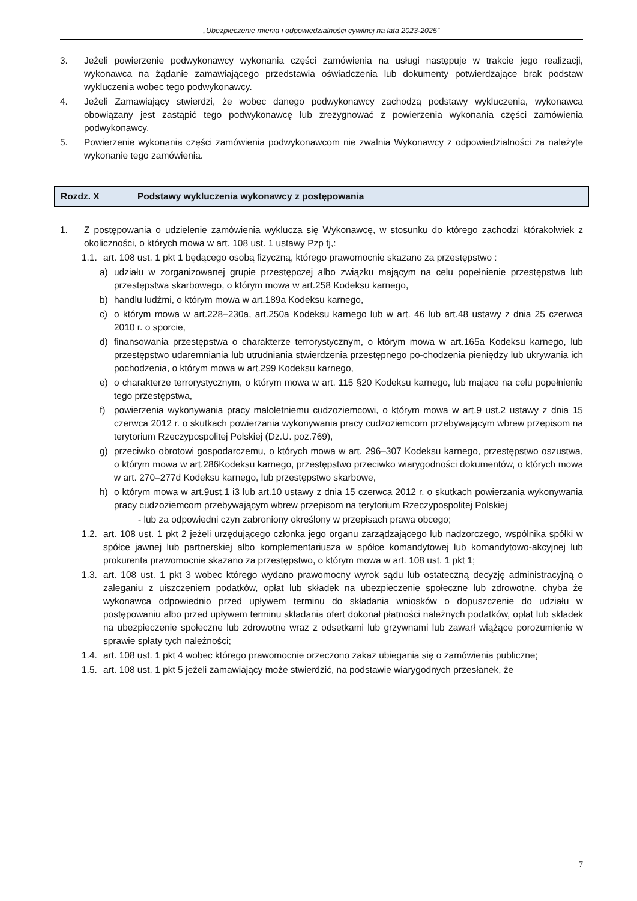„Ubezpieczenie mienia i odpowiedzialności cywilnej na lata 2023-2025”
3. Jeżeli powierzenie podwykonawcy wykonania części zamówienia na usługi następuje w trakcie jego realizacji, wykonawca na żądanie zamawiającego przedstawia oświadczenia lub dokumenty potwierdzające brak podstaw wykluczenia wobec tego podwykonawcy.
4. Jeżeli Zamawiający stwierdzi, że wobec danego podwykonawcy zachodzą podstawy wykluczenia, wykonawca obowiązany jest zastąpić tego podwykonawcę lub zrezygnować z powierzenia wykonania części zamówienia podwykonawcy.
5. Powierzenie wykonania części zamówienia podwykonawcom nie zwalnia Wykonawcy z odpowiedzialności za należyte wykonanie tego zamówienia.
Rozdz. X Podstawy wykluczenia wykonawcy z postępowania
1. Z postępowania o udzielenie zamówienia wyklucza się Wykonawcę, w stosunku do którego zachodzi którakolwiek z okoliczności, o których mowa w art. 108 ust. 1 ustawy Pzp tj,:
1.1. art. 108 ust. 1 pkt 1 będącego osobą fizyczną, którego prawomocnie skazano za przestępstwo :
a) udziału w zorganizowanej grupie przestępczej albo związku mającym na celu popełnienie przestępstwa lub przestępstwa skarbowego, o którym mowa w art.258 Kodeksu karnego,
b) handlu ludźmi, o którym mowa w art.189a Kodeksu karnego,
c) o którym mowa w art.228–230a, art.250a Kodeksu karnego lub w art. 46 lub art.48 ustawy z dnia 25 czerwca 2010 r. o sporcie,
d) finansowania przestępstwa o charakterze terrorystycznym, o którym mowa w art.165a Kodeksu karnego, lub przestępstwo udaremniania lub utrudniania stwierdzenia przestępnego po-chodzenia pieniędzy lub ukrywania ich pochodzenia, o którym mowa w art.299 Kodeksu karnego,
e) o charakterze terrorystycznym, o którym mowa w art. 115 §20 Kodeksu karnego, lub mające na celu popełnienie tego przestępstwa,
f) powierzenia wykonywania pracy małoletniemu cudzoziemcowi, o którym mowa w art.9 ust.2 ustawy z dnia 15 czerwca 2012 r. o skutkach powierzania wykonywania pracy cudzoziemcom przebywającym wbrew przepisom na terytorium Rzeczypospolitej Polskiej (Dz.U. poz.769),
g) przeciwko obrotowi gospodarczemu, o których mowa w art. 296–307 Kodeksu karnego, przestępstwo oszustwa, o którym mowa w art.286Kodeksu karnego, przestępstwo przeciwko wiarygodności dokumentów, o których mowa w art. 270–277d Kodeksu karnego, lub przestępstwo skarbowe,
h) o którym mowa w art.9ust.1 i3 lub art.10 ustawy z dnia 15 czerwca 2012 r. o skutkach powierzania wykonywania pracy cudzoziemcom przebywającym wbrew przepisom na terytorium Rzeczypospolitej Polskiej
- lub za odpowiedni czyn zabroniony określony w przepisach prawa obcego;
1.2. art. 108 ust. 1 pkt 2 jeżeli urzędującego członka jego organu zarządzającego lub nadzorczego, wspólnika spółki w spółce jawnej lub partnerskiej albo komplementariusza w spółce komandytowej lub komandytowo-akcyjnej lub prokurenta prawomocnie skazano za przestępstwo, o którym mowa w art. 108 ust. 1 pkt 1;
1.3. art. 108 ust. 1 pkt 3 wobec którego wydano prawomocny wyrok sądu lub ostateczną decyzję administracyjną o zaleganiu z uiszczeniem podatków, opłat lub składek na ubezpieczenie społeczne lub zdrowotne, chyba że wykonawca odpowiednio przed upływem terminu do składania wniosków o dopuszczenie do udziału w postępowaniu albo przed upływem terminu składania ofert dokonał płatności należnych podatków, opłat lub składek na ubezpieczenie społeczne lub zdrowotne wraz z odsetkami lub grzywnami lub zawarł wiążące porozumienie w sprawie spłaty tych należności;
1.4. art. 108 ust. 1 pkt 4 wobec którego prawomocnie orzeczono zakaz ubiegania się o zamówienia publiczne;
1.5. art. 108 ust. 1 pkt 5 jeżeli zamawiający może stwierdzić, na podstawie wiarygodnych przesłanek, że
7